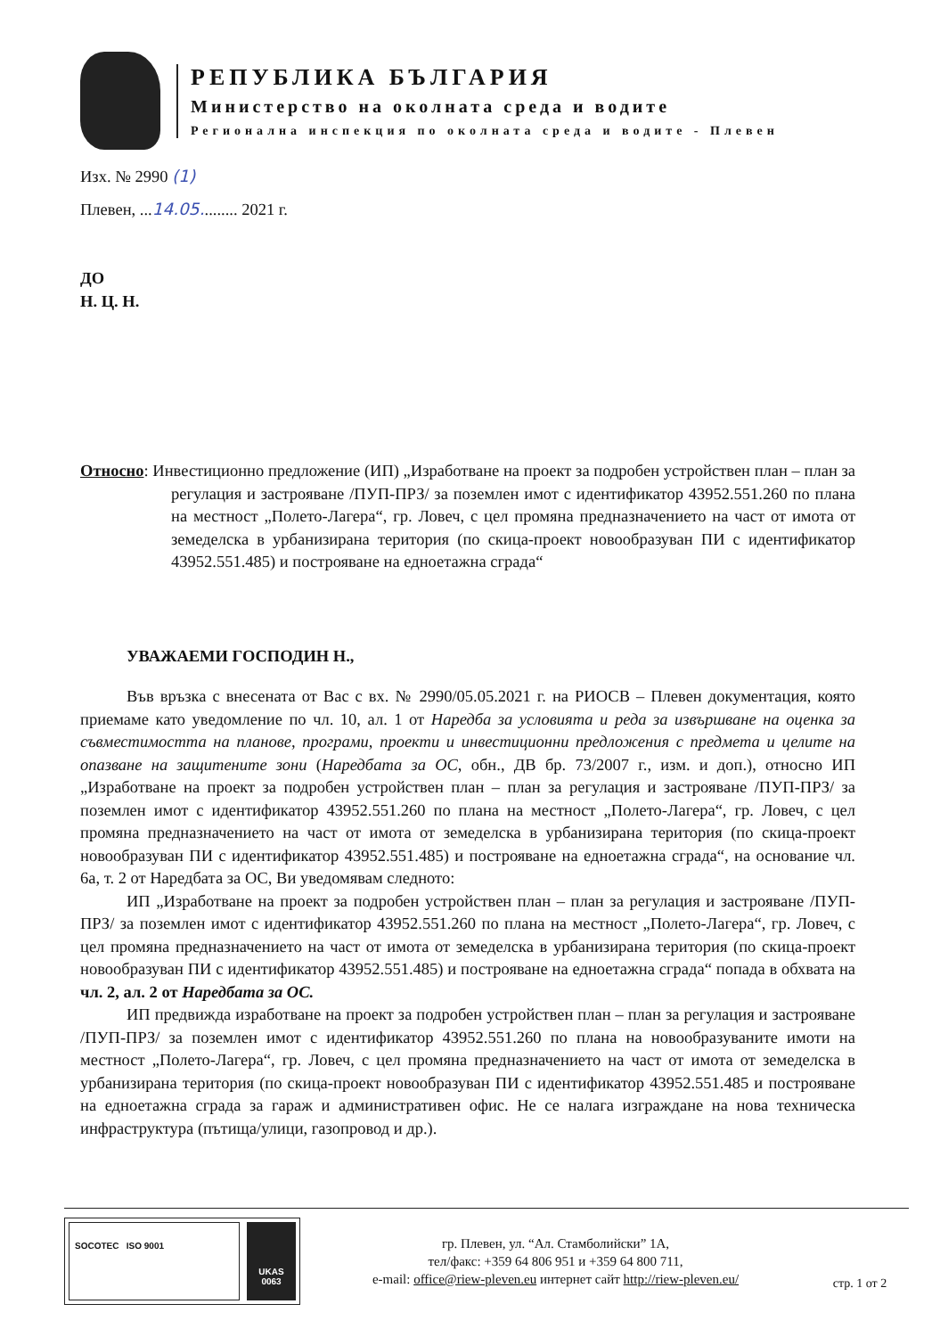РЕПУБЛИКА БЪЛГАРИЯ
Министерство на околната среда и водите
Регионална инспекция по околната среда и водите - Плевен
Изх. № 2990 (1)
Плевен, ...14.05......... 2021 г.
ДО
Н. Ц. Н.
Относно: Инвестиционно предложение (ИП) „Изработване на проект за подробен устройствен план – план за регулация и застрояване /ПУП-ПРЗ/ за поземлен имот с идентификатор 43952.551.260 по плана на местност „Полето-Лагера“, гр. Ловеч, с цел промяна предназначението на част от имота от земеделска в урбанизирана територия (по скица-проект новообразуван ПИ с идентификатор 43952.551.485) и построяване на едноетажна сграда“
УВАЖАЕМИ ГОСПОДИН Н.,
Във връзка с внесената от Вас с вх. № 2990/05.05.2021 г. на РИОСВ – Плевен документация, която приемаме като уведомление по чл. 10, ал. 1 от Наредба за условията и реда за извършване на оценка за съвместимостта на планове, програми, проекти и инвестиционни предложения с предмета и целите на опазване на защитените зони (Наредбата за ОС, обн., ДВ бр. 73/2007 г., изм. и доп.), относно ИП „Изработване на проект за подробен устройствен план – план за регулация и застрояване /ПУП-ПРЗ/ за поземлен имот с идентификатор 43952.551.260 по плана на местност „Полето-Лагера“, гр. Ловеч, с цел промяна предназначението на част от имота от земеделска в урбанизирана територия (по скица-проект новообразуван ПИ с идентификатор 43952.551.485) и построяване на едноетажна сграда“, на основание чл. 6а, т. 2 от Наредбата за ОС, Ви уведомявам следното:
ИП „Изработване на проект за подробен устройствен план – план за регулация и застрояване /ПУП-ПРЗ/ за поземлен имот с идентификатор 43952.551.260 по плана на местност „Полето-Лагера“, гр. Ловеч, с цел промяна предназначението на част от имота от земеделска в урбанизирана територия (по скица-проект новообразуван ПИ с идентификатор 43952.551.485) и построяване на едноетажна сграда“ попада в обхвата на чл. 2, ал. 2 от Наредбата за ОС.
ИП предвижда изработване на проект за подробен устройствен план – план за регулация и застрояване /ПУП-ПРЗ/ за поземлен имот с идентификатор 43952.551.260 по плана на новообразуваните имоти на местност „Полето-Лагера“, гр. Ловеч, с цел промяна предназначението на част от имота от земеделска в урбанизирана територия (по скица-проект новообразуван ПИ с идентификатор 43952.551.485 и построяване на едноетажна сграда за гараж и административен офис. Не се налага изграждане на нова техническа инфраструктура (пътища/улици, газопровод и др.).
SOCOTEC ISO 9001
UKAS
0063
гр. Плевен, ул. “Ал. Стамболийски” 1А,
тел/факс: +359 64 806 951 и +359 64 800 711,
e-mail: office@riew-pleven.eu интернет сайт http://riew-pleven.eu/
стр. 1 от 2